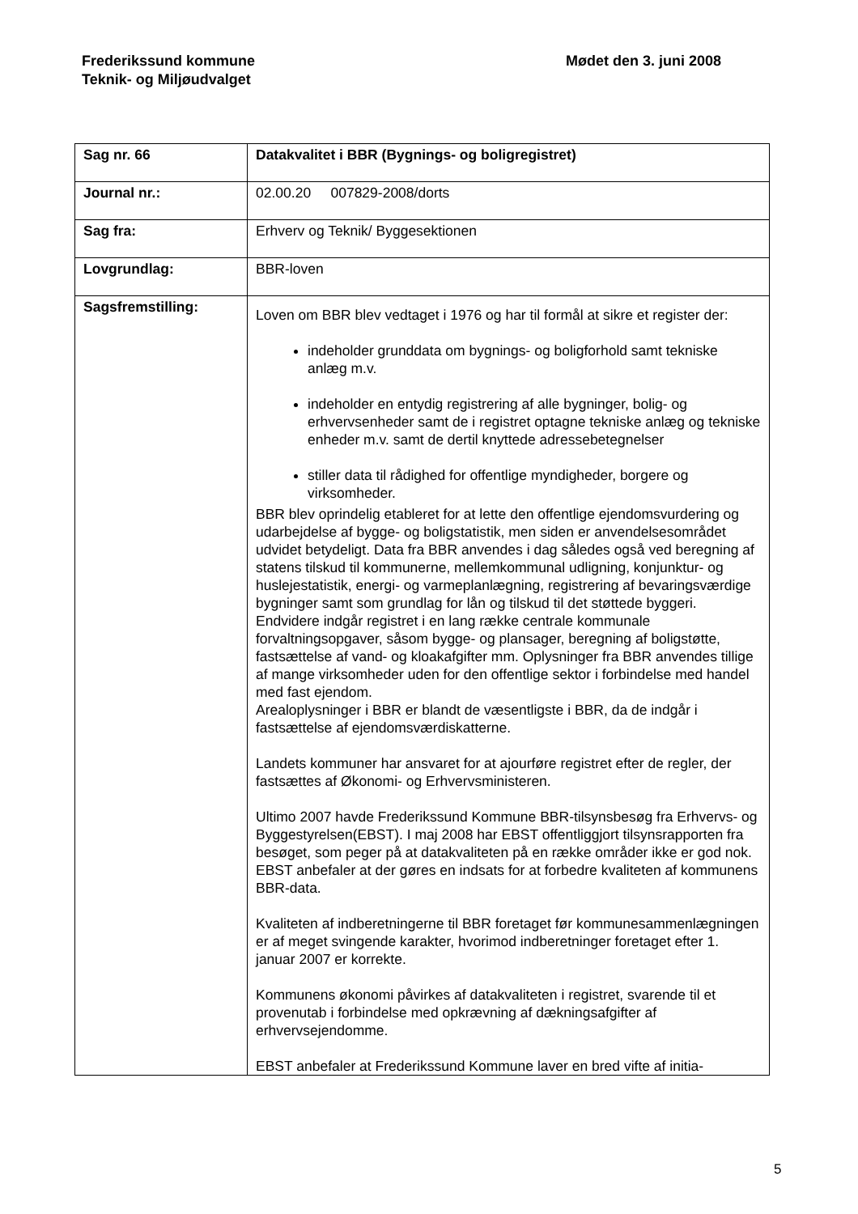Frederikssund kommune
Teknik- og Miljøudvalget
Mødet den 3. juni 2008
| Sag nr. 66 | Datakvalitet i BBR (Bygnings- og boligregistret) |
| Journal nr.: | 02.00.20 007829-2008/dorts |
| Sag fra: | Erhverv og Teknik/ Byggesektionen |
| Lovgrundlag: | BBR-loven |
| Sagsfremstilling: | Loven om BBR blev vedtaget i 1976 og har til formål at sikre et register der: indeholder grunddata om bygnings- og boligforhold samt tekniske anlæg m.v. indeholder en entydig registrering af alle bygninger, bolig- og erhvervsenheder samt de i registret optagne tekniske anlæg og tekniske enheder m.v. samt de dertil knyttede adressebetegnelser stiller data til rådighed for offentlige myndigheder, borgere og virksomheder. BBR blev oprindelig etableret for at lette den offentlige ejendomsvurdering og udarbejdelse af bygge- og boligstatistik, men siden er anvendelsesområdet udvidet betydeligt. Data fra BBR anvendes i dag således også ved beregning af statens tilskud til kommunerne, mellemkommunal udligning, konjunktur- og huslejestatistik, energi- og varmeplanlægning, registrering af bevaringsværdige bygninger samt som grundlag for lån og tilskud til det støttede byggeri. Endvidere indgår registret i en lang række centrale kommunale forvaltningsopgaver, såsom bygge- og plansager, beregning af boligstøtte, fastsættelse af vand- og kloakafgifter mm. Oplysninger fra BBR anvendes tillige af mange virksomheder uden for den offentlige sektor i forbindelse med handel med fast ejendom. Arealoplysninger i BBR er blandt de væsentligste i BBR, da de indgår i fastsættelse af ejendomsværdiskatterne. Landets kommuner har ansvaret for at ajourføre registret efter de regler, der fastsættes af Økonomi- og Erhvervsministeren. Ultimo 2007 havde Frederikssund Kommune BBR-tilsynsbesøg fra Erhvervs- og Byggestyrelsen(EBST). I maj 2008 har EBST offentliggjort tilsynsrapporten fra besøget, som peger på at datakvaliteten på en række områder ikke er god nok. EBST anbefaler at der gøres en indsats for at forbedre kvaliteten af kommunens BBR-data. Kvaliteten af indberetningerne til BBR foretaget før kommunesammenlægningen er af meget svingende karakter, hvorimod indberetninger foretaget efter 1. januar 2007 er korrekte. Kommunens økonomi påvirkes af datakvaliteten i registret, svarende til et provenutab i forbindelse med opkrævning af dækningsafgifter af erhvervsejendomme. EBST anbefaler at Frederikssund Kommune laver en bred vifte af initia- |
5